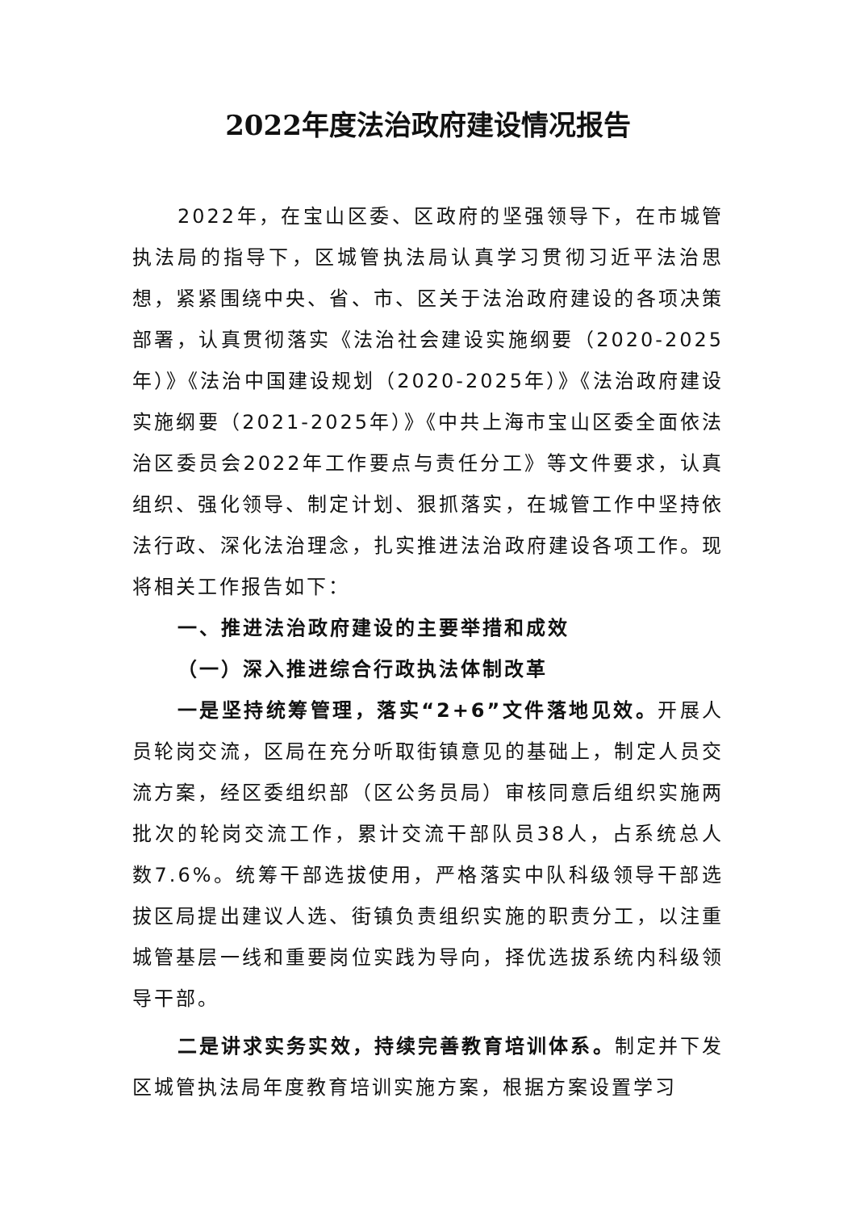2022年度法治政府建设情况报告
2022年，在宝山区委、区政府的坚强领导下，在市城管执法局的指导下，区城管执法局认真学习贯彻习近平法治思想，紧紧围绕中央、省、市、区关于法治政府建设的各项决策部署，认真贯彻落实《法治社会建设实施纲要（2020-2025年）》《法治中国建设规划（2020-2025年）》《法治政府建设实施纲要（2021-2025年）》《中共上海市宝山区委全面依法治区委员会2022年工作要点与责任分工》等文件要求，认真组织、强化领导、制定计划、狠抓落实，在城管工作中坚持依法行政、深化法治理念，扎实推进法治政府建设各项工作。现将相关工作报告如下：
一、推进法治政府建设的主要举措和成效
（一）深入推进综合行政执法体制改革
一是坚持统筹管理，落实“2+6”文件落地见效。开展人员轮岗交流，区局在充分听取街镇意见的基础上，制定人员交流方案，经区委组织部（区公务员局）审核同意后组织实施两批次的轮岗交流工作，累计交流干部队员38人，占系统总人数7.6%。统筹干部选拔使用，严格落实中队科级领导干部选拔区局提出建议人选、街镇负责组织实施的职责分工，以注重城管基层一线和重要岗位实践为导向，择优选拔系统内科级领导干部。
二是讲求实务实效，持续完善教育培训体系。制定并下发区城管执法局年度教育培训实施方案，根据方案设置学习